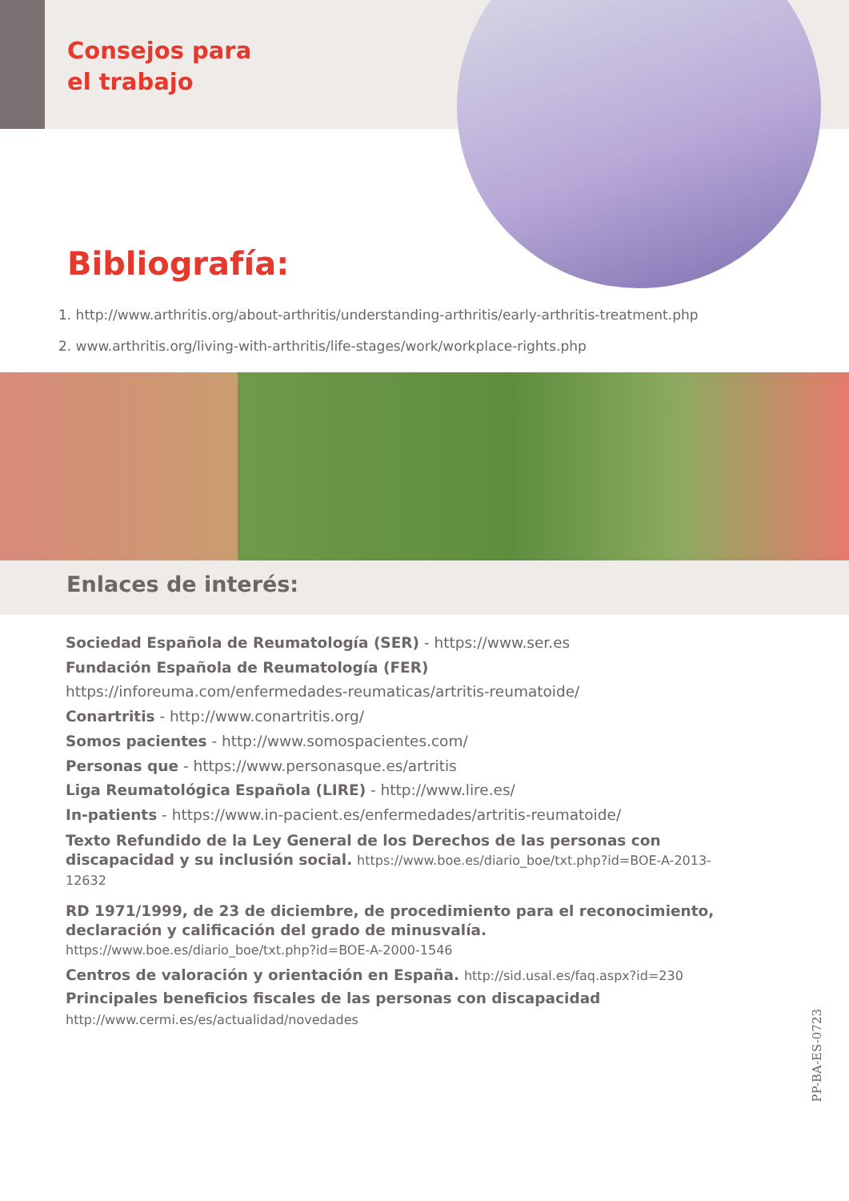Consejos para
el trabajo
Bibliografía:
1. http://www.arthritis.org/about-arthritis/understanding-arthritis/early-arthritis-treatment.php
2. www.arthritis.org/living-with-arthritis/life-stages/work/workplace-rights.php
Enlaces de interés:
Sociedad Española de Reumatología (SER) - https://www.ser.es
Fundación Española de Reumatología (FER)
https://inforeuma.com/enfermedades-reumaticas/artritis-reumatoide/
Conartritis - http://www.conartritis.org/
Somos pacientes - http://www.somospacientes.com/
Personas que - https://www.personasque.es/artritis
Liga Reumatológica Española (LIRE) - http://www.lire.es/
In-patients - https://www.in-pacient.es/enfermedades/artritis-reumatoide/
Texto Refundido de la Ley General de los Derechos de las personas con discapacidad y su inclusión social. https://www.boe.es/diario_boe/txt.php?id=BOE-A-2013-12632
RD 1971/1999, de 23 de diciembre, de procedimiento para el reconocimiento, declaración y calificación del grado de minusvalía. https://www.boe.es/diario_boe/txt.php?id=BOE-A-2000-1546
Centros de valoración y orientación en España. http://sid.usal.es/faq.aspx?id=230
Principales beneficios fiscales de las personas con discapacidad
http://www.cermi.es/es/actualidad/novedades
PP-BA-ES-0723